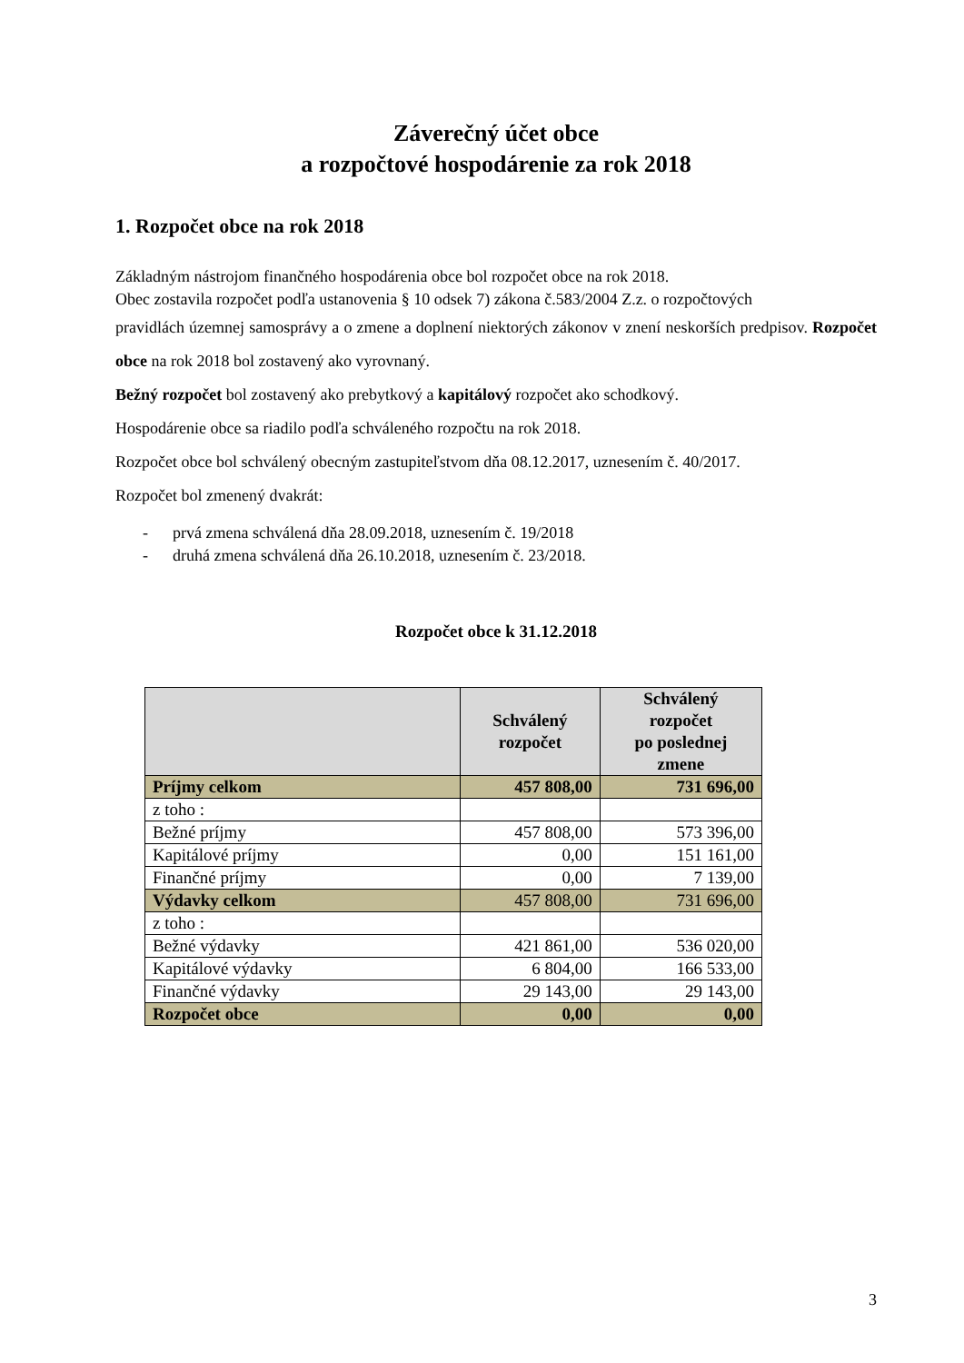Záverečný účet obce
a rozpočtové hospodárenie za rok 2018
1. Rozpočet obce na rok 2018
Základným nástrojom finančného hospodárenia obce bol rozpočet obce na rok 2018.
Obec zostavila rozpočet podľa ustanovenia § 10 odsek 7) zákona č.583/2004 Z.z. o rozpočtových
pravidlách územnej samosprávy a o zmene a doplnení niektorých zákonov v znení neskorších predpisov. Rozpočet obce na rok 2018 bol zostavený ako vyrovnaný.
Bežný rozpočet bol zostavený ako prebytkový a kapitálový rozpočet ako schodkový.
Hospodárenie obce sa riadilo podľa schváleného rozpočtu na rok 2018.
Rozpočet obce bol schválený obecným zastupiteľstvom dňa 08.12.2017, uznesením č. 40/2017.
Rozpočet bol zmenený dvakrát:
- prvá zmena schválená dňa 28.09.2018, uznesením č. 19/2018
- druhá zmena schválená dňa 26.10.2018, uznesením č. 23/2018.
Rozpočet obce k 31.12.2018
| | Schválený rozpočet | Schválený rozpočet po poslednej zmene |
| --- | --- | --- |
| Príjmy celkom | 457 808,00 | 731 696,00 |
| z toho : | | |
| Bežné príjmy | 457 808,00 | 573 396,00 |
| Kapitálové príjmy | 0,00 | 151 161,00 |
| Finančné príjmy | 0,00 | 7 139,00 |
| Výdavky celkom | 457 808,00 | 731 696,00 |
| z toho : | | |
| Bežné výdavky | 421 861,00 | 536 020,00 |
| Kapitálové výdavky | 6 804,00 | 166 533,00 |
| Finančné výdavky | 29 143,00 | 29 143,00 |
| Rozpočet obce | 0,00 | 0,00 |
3